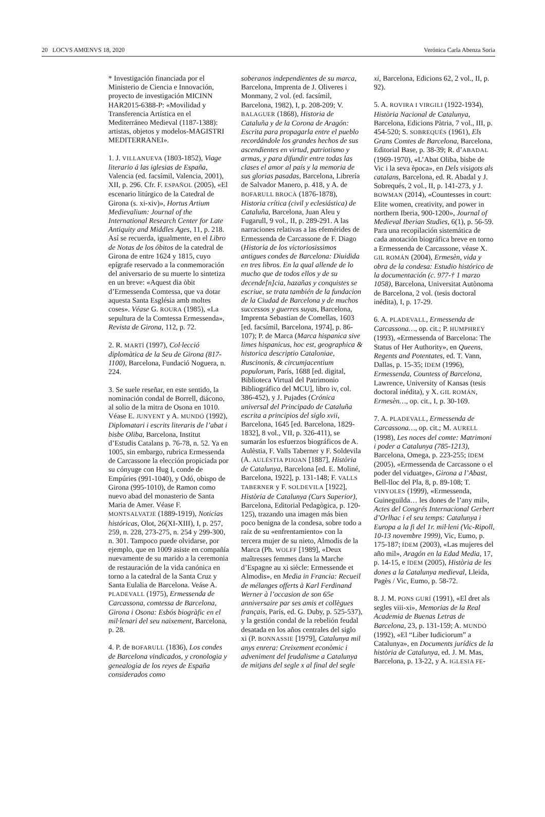20 LOCVS AMŒNVS 18, 2020 Verónica Carla Abenza Soria
* Investigación financiada por el Ministerio de Ciencia e Innovación, proyecto de investigación MICINN HAR2015-6388-P: «Movilidad y Transferencia Artística en el Mediterráneo Medieval (1187-1388): artistas, objetos y modelos-MAGISTRI MEDITERRANEI».
1. J. VILLANUEVA (1803-1852), Viage literario á las iglesias de España, Valencia (ed. facsímil, Valencia, 2001), XII, p. 296. Cfr. F. ESPAÑOL (2005), «El escenario litúrgico de la Catedral de Girona (s. xi-xiv)», Hortus Artium Medievalium: Journal of the International Research Center for Late Antiquity and Middles Ages, 11, p. 218. Así se recuerda, igualmente, en el Libro de Notas de los óbitos de la catedral de Girona de entre 1624 y 1815, cuyo epígrafe reservado a la conmemoración del aniversario de su muerte lo sintetiza en un breve: «Aquest dia òbit d’Ermessenda Comtessa, que va dotar aquesta Santa Església amb moltes coses». Véase G. ROURA (1985), «La sepultura de la Comtessa Ermessenda», Revista de Girona, 112, p. 72.
2. R. MARTÍ (1997), Col·lecció diplomàtica de la Seu de Girona (817-1100), Barcelona, Fundació Noguera, n. 224.
3. Se suele reseñar, en este sentido, la nominación condal de Borrell, diácono, al solio de la mitra de Osona en 1010. Véase E. JUNYENT y A. MUNDÓ (1992), Diplomatari i escrits literaris de l’abat i bisbe Oliba, Barcelona, Institut d’Estudis Catalans p. 76-78, n. 52. Ya en 1005, sin embargo, rubrica Ermessenda de Carcassone la elección propiciada por su cónyuge con Hug I, conde de Empúries (991-1040), y Odó, obispo de Girona (995-1010), de Ramon como nuevo abad del monasterio de Santa Maria de Amer. Véase F. MONTSALVATJE (1889-1919), Noticias históricas, Olot, 26(XI-XIII), I, p. 257, 259, n. 228, 273-275, n. 254 y 299-300, n. 301. Tampoco puede olvidarse, por ejemplo, que en 1009 asiste en compañía nuevamente de su marido a la ceremonia de restauración de la vida canónica en torno a la catedral de la Santa Cruz y Santa Eulalia de Barcelona. Veáse A. PLADEVALL (1975), Ermessenda de Carcassona, comtessa de Barcelona, Girona i Osona: Esbós biogràfic en el mil·lenari del seu naixement, Barcelona, p. 28.
4. P. de BOFARULL (1836), Los condes de Barcelona vindicados, y cronologia y genealogia de los reyes de España considerados como
soberanos independientes de su marca, Barcelona, Imprenta de J. Oliveres i Monmany, 2 vol. (ed. facsímil, Barcelona, 1982), I, p. 208-209; V. BALAGUER (1868), Historia de Cataluña y de la Corona de Aragón: Escrita para propagarla entre el pueblo recordándole los grandes hechos de sus ascendientes en virtud, patriotismo y armas, y para difundir entre todas las clases el amor al país y la memoria de sus glorias pasadas, Barcelona, Librería de Salvador Manero, p. 418, y A. de BOFARULL BROCÀ (1876-1878), Historia crítica (civil y eclesiástica) de Cataluña, Barcelona, Juan Aleu y Fugarull, 9 vol., II, p. 289-291. A las narraciones relativas a las efemérides de Ermessenda de Carcassone de F. Diago (Historia de los victoriosissimos antigues condes de Barcelona: Diuidida en tres libros. En la qual allende de lo mucho que de todos ellos y de su decende[n]cia, hazañas y conquistes se escriue, se trata también de la fundacion de la Ciudad de Barcelona y de muchos successos y guerres suyas, Barcelona, Imprenta Sebastian de Comellas, 1603 [ed. facsímil, Barcelona, 1974], p. 86-107); P. de Marca (Marca hispanica sive limes hispanicus, hoc est, geographica & historica descriptio Cataloniae, Ruscinonis, & circumjacentium populorum, París, 1688 [ed. digital, Biblioteca Virtual del Patrimonio Bibliográfico del MCU], libro iv, col. 386-452), y J. Pujades (Crónica universal del Principado de Cataluña escrita a principios del siglo xvii, Barcelona, 1645 [ed. Barcelona, 1829-1832], 8 vol., VII, p. 326-411), se sumarán los esfuerzos biográficos de A. Aulèstia, F. Valls Taberner y F. Soldevila (A. AULÈSTIA PIJOAN [1887], Història de Catalunya, Barcelona [ed. E. Moliné, Barcelona, 1922], p. 131-148; F. VALLS TABERNER y F. SOLDEVILA [1922], Història de Catalunya (Curs Superior), Barcelona, Editorial Pedagògica, p. 120-125), trazando una imagen más bien poco benigna de la condesa, sobre todo a raíz de su «enfrentamiento» con la tercera mujer de su nieto, Almodis de la Marca (Ph. WOLFF [1989], «Deux maîtresses femmes dans la Marche d’Espagne au xi siècle: Ermessende et Almodis», en Media in Francia: Recueil de mélanges offerts à Karl Ferdinand Werner à l’occasion de son 65e anniversaire par ses amis et collègues français, París, ed. G. Duby, p. 525-537), y la gestión condal de la rebelión feudal desatada en los años centrales del siglo xi (P. BONNASSIE [1979], Catalunya mil anys enrera: Creixement econòmic i adveniment del feudalisme a Catalunya de mitjans del segle x al final del segle
xi, Barcelona, Edicions 62, 2 vol., II, p. 92).
5. A. ROVIRA I VIRGILI (1922-1934), Història Nacional de Catalunya, Barcelona, Edicions Pàtria, 7 vol., III, p. 454-520; S. SOBREQUÉS (1961), Els Grans Comtes de Barcelona, Barcelona, Editorial Base, p. 38-39; R. d’ABADAL (1969-1970), «L’Abat Oliba, bisbe de Vic i la seva època», en Dels visigots als catalans, Barcelona, ed. R. Abadal y J. Sobrequés, 2 vol., II, p. 141-273, y J. BOWMAN (2014), «Countesses in court: Elite women, creativity, and power in northern Iberia, 900-1200», Journal of Medieval Iberian Studies, 6(1), p. 56-59. Para una recopilación sistemática de cada anotación biográfica breve en torno a Ermessenda de Carcassone, véase X. GIL ROMÁN (2004), Ermesèn, vida y obra de la condesa: Estudio histórico de la documentación (c. 977-† 1 marzo 1058), Barcelona, Universitat Autònoma de Barcelona, 2 vol. (tesis doctoral inédita), I, p. 17-29.
6. A. PLADEVALL, Ermessenda de Carcassona…, op. cit.; P. HUMPHREY (1993), «Ermessenda of Barcelona: The Status of Her Authority», en Queens, Regents and Potentates, ed. T. Vann, Dallas, p. 15-35; ÍDEM (1996), Ermessenda, Countess of Barcelona, Lawrence, University of Kansas (tesis doctoral inédita), y X. GIL ROMÁN, Ermesèn…, op. cit., I, p. 30-169.
7. A. PLADEVALL, Ermessenda de Carcassona…, op. cit.; M. AURELL (1998), Les noces del comte: Matrimoni i poder a Catalunya (785-1213), Barcelona, Omega, p. 223-255; ÍDEM (2005), «Ermessenda de Carcassone o el poder del viduatge», Girona a l’Abast, Bell-lloc del Pla, 8, p. 89-108; T. VINYOLES (1999), «Ermessenda, Guineguilda… les dones de l’any mil», Actes del Congrés Internacional Gerbert d’Orlhac i el seu temps: Catalunya i Europa a la fi del 1r. mil·leni (Vic-Ripoll, 10-13 novembre 1999), Vic, Eumo, p. 175-187; ÍDEM (2003), «Las mujeres del año mil», Aragón en la Edad Media, 17, p. 14-15, e ÍDEM (2005), Història de les dones a la Catalunya medieval, Lleida, Pagès / Vic, Eumo, p. 58-72.
8. J. M. PONS GURÍ (1991), «El dret als segles viii-xi», Memorias de la Real Academia de Buenas Letras de Barcelona, 23, p. 131-159; A. MUNDÓ (1992), «El “Liber Iudiciorum” a Catalunya», en Documents jurídics de la història de Catalunya, ed. J. M. Mas, Barcelona, p. 13-22, y A. IGLESIA FE-